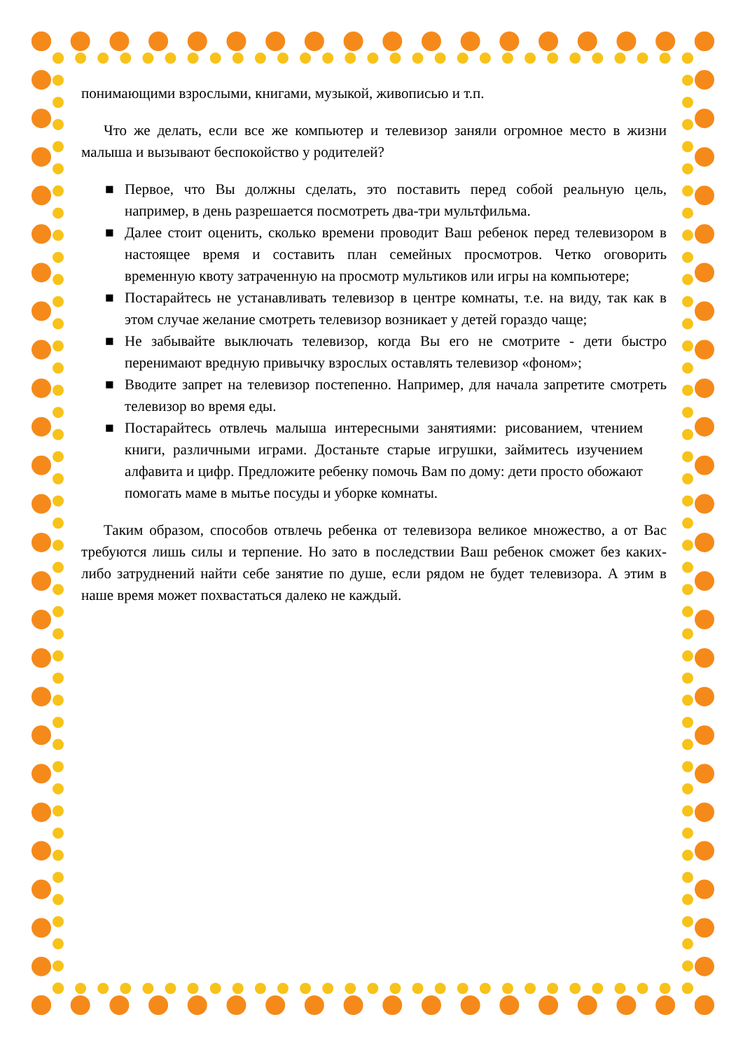понимающими взрослыми, книгами, музыкой, живописью и т.п.
Что же делать, если все же компьютер и телевизор заняли огромное место в жизни малыша и вызывают беспокойство у родителей?
■ Первое, что Вы должны сделать, это поставить перед собой реальную цель, например, в день разрешается посмотреть два-три мультфильма.
■ Далее стоит оценить, сколько времени проводит Ваш ребенок перед телевизором в настоящее время и составить план семейных просмотров. Четко оговорить временную квоту затраченную на просмотр мультиков или игры на компьютере;
■ Постарайтесь не устанавливать телевизор в центре комнаты, т.е. на виду, так как в этом случае желание смотреть телевизор возникает у детей гораздо чаще;
■ Не забывайте выключать телевизор, когда Вы его не смотрите - дети быстро перенимают вредную привычку взрослых оставлять телевизор «фоном»;
■ Вводите запрет на телевизор постепенно. Например, для начала запретите смотреть телевизор во время еды.
■ Постарайтесь отвлечь малыша интересными занятиями: рисованием, чтением книги, различными играми. Достаньте старые игрушки, займитесь изучением алфавита и цифр. Предложите ребенку помочь Вам по дому: дети просто обожают помогать маме в мытье посуды и уборке комнаты.
Таким образом, способов отвлечь ребенка от телевизора великое множество, а от Вас требуются лишь силы и терпение. Но зато в последствии Ваш ребенок сможет без каких-либо затруднений найти себе занятие по душе, если рядом не будет телевизора. А этим в наше время может похвастаться далеко не каждый.